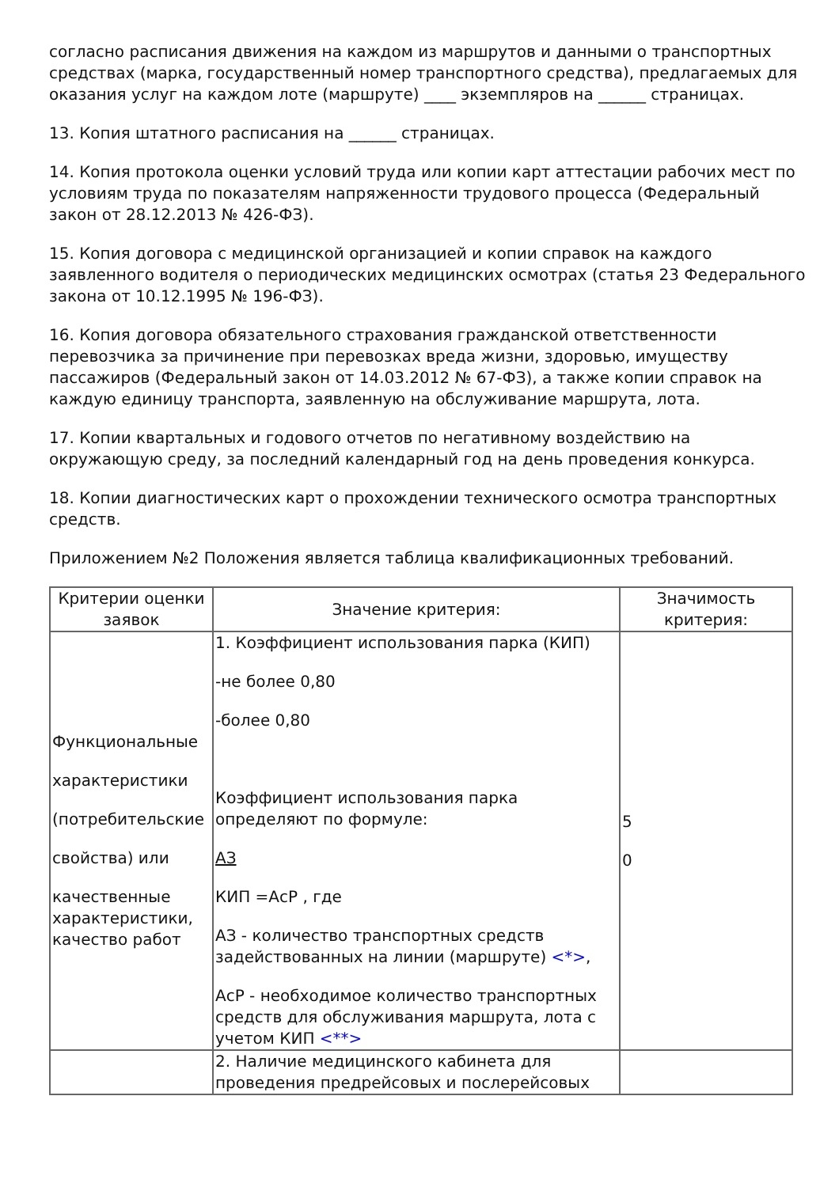согласно расписания движения на каждом из маршрутов и данными о транспортных средствах (марка, государственный номер транспортного средства), предлагаемых для оказания услуг на каждом лоте (маршруте) ____ экземпляров на ______ страницах.
13. Копия штатного расписания на ______ страницах.
14. Копия протокола оценки условий труда или копии карт аттестации рабочих мест по условиям труда по показателям напряженности трудового процесса (Федеральный закон от 28.12.2013 № 426-ФЗ).
15. Копия договора с медицинской организацией и копии справок на каждого заявленного водителя о периодических медицинских осмотрах (статья 23 Федерального закона от 10.12.1995 № 196-ФЗ).
16. Копия договора обязательного страхования гражданской ответственности перевозчика за причинение при перевозках вреда жизни, здоровью, имуществу пассажиров (Федеральный закон от 14.03.2012 № 67-ФЗ), а также копии справок на каждую единицу транспорта, заявленную на обслуживание маршрута, лота.
17. Копии квартальных и годового отчетов по негативному воздействию на окружающую среду, за последний календарный год на день проведения конкурса.
18. Копии диагностических карт о прохождении технического осмотра транспортных средств.
Приложением №2 Положения является таблица квалификационных требований.
| Критерии оценки заявок | Значение критерия: | Значимость критерия: |
| Функциональные характеристики (потребительские свойства) или качественные характеристики, качество работ | 1. Коэффициент использования парка (КИП) -не более 0,80 -более 0,80 Коэффициент использования парка определяют по формуле: АЗ КИП =АсР , где АЗ - количество транспортных средств задействованных на линии (маршруте) <*> , АсР - необходимое количество транспортных средств для обслуживания маршрута, лота с учетом КИП <**> | 5 0 |
| | 2. Наличие медицинского кабинета для проведения предрейсовых и послерейсовых | |